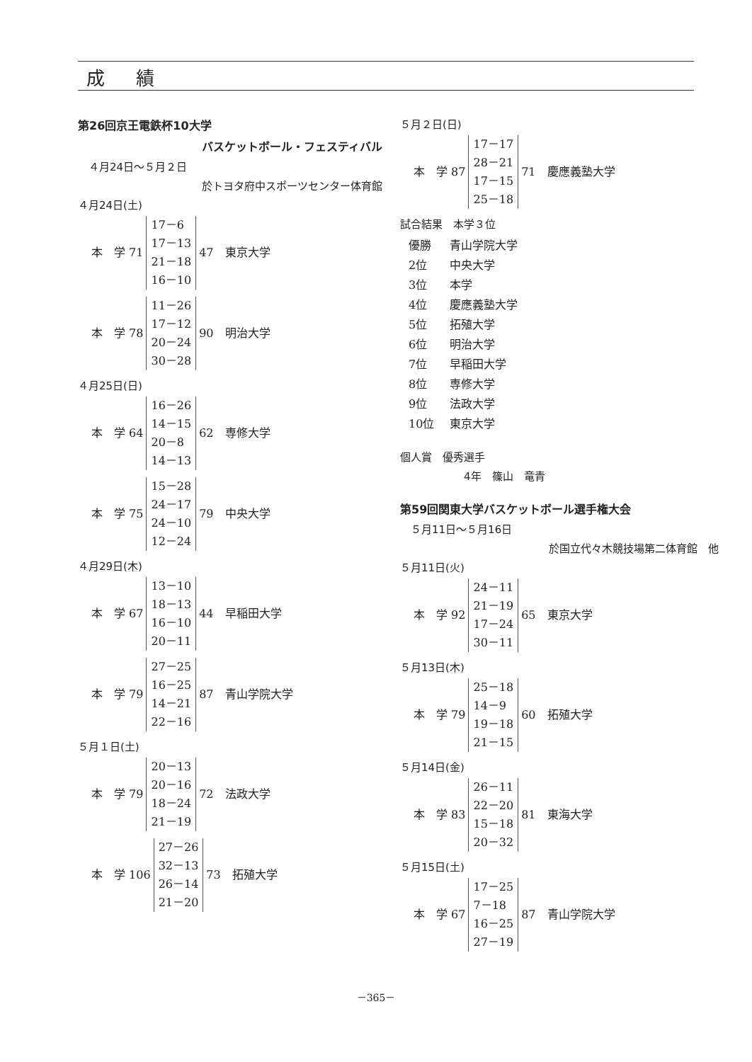成 績
第26回京王電鉄杯10大学
バスケットボール・フェスティバル
　４月24日～５月２日
於トヨタ府中スポーツセンター体育館
４月24日(土)
| 本 学 71 | 17－6 17－13 21－18 16－10 | 47 東京大学 |
| 本 学 78 | 11－26 17－12 20－24 30－28 | 90 明治大学 |
４月25日(日)
| 本 学 64 | 16－26 14－15 20－8 14－13 | 62 専修大学 |
| 本 学 75 | 15－28 24－17 24－10 12－24 | 79 中央大学 |
４月29日(木)
| 本 学 67 | 13－10 18－13 16－10 20－11 | 44 早稲田大学 |
| 本 学 79 | 27－25 16－25 14－21 22－16 | 87 青山学院大学 |
５月１日(土)
| 本 学 79 | 20－13 20－16 18－24 21－19 | 72 法政大学 |
| 本 学 106 | 27－26 32－13 26－14 21－20 | 73 拓殖大学 |
５月２日(日)
| 本 学 87 | 17－17 28－21 17－15 25－18 | 71 慶應義塾大学 |
試合結果　本学３位
| 優勝 | 青山学院大学 |
| 2位 | 中央大学 |
| 3位 | 本学 |
| 4位 | 慶應義塾大学 |
| 5位 | 拓殖大学 |
| 6位 | 明治大学 |
| 7位 | 早稲田大学 |
| 8位 | 専修大学 |
| 9位 | 法政大学 |
| 10位 | 東京大学 |
個人賞　優秀選手
4年　篠山　竜青
第59回関東大学バスケットボール選手権大会
　５月11日～５月16日
於国立代々木競技場第二体育館　他
５月11日(火)
| 本 学 92 | 24－11 21－19 17－24 30－11 | 65 東京大学 |
５月13日(木)
| 本 学 79 | 25－18 14－9 19－18 21－15 | 60 拓殖大学 |
５月14日(金)
| 本 学 83 | 26－11 22－20 15－18 20－32 | 81 東海大学 |
５月15日(土)
| 本 学 67 | 17－25 7－18 16－25 27－19 | 87 青山学院大学 |
－365－